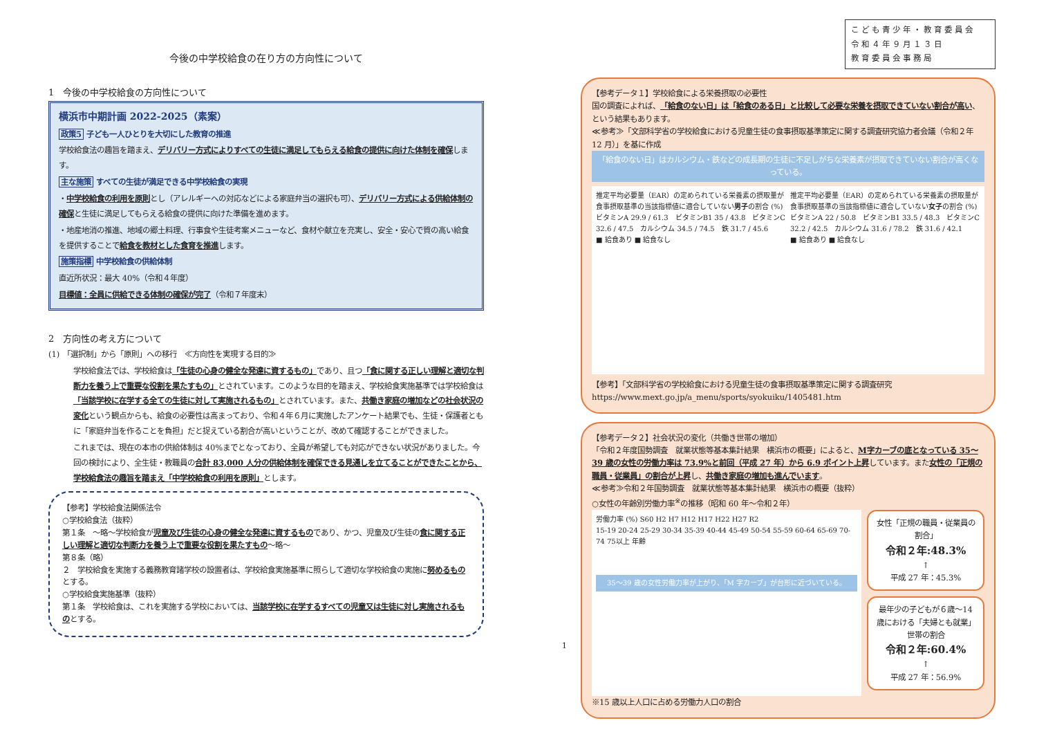今後の中学校給食の在り方の方向性について
1　今後の中学校給食の方向性について
横浜市中期計画 2022-2025（素案）
政策5 子ども一人ひとりを大切にした教育の推進
学校給食法の趣旨を踏まえ、デリバリー方式によりすべての生徒に満足してもらえる給食の提供に向けた体制を確保します。
主な施策 すべての生徒が満足できる中学校給食の実現
・中学校給食の利用を原則とし（アレルギーへの対応などによる家庭弁当の選択も可）、デリバリー方式による供給体制の確保と生徒に満足してもらえる給食の提供に向けた準備を進めます。
・地産地消の推進、地域の郷土料理、行事食や生徒考案メニューなど、食材や献立を充実し、安全・安心で質の高い給食を提供することで給食を教材とした食育を推進します。
施策指標 中学校給食の供給体制
直近所状況：最大 40%（令和４年度）
目標値：全員に供給できる体制の確保が完了（令和７年度末）
2　方向性の考え方について
(1)　「選択制」から「原則」への移行　≪方向性を実現する目的≫
学校給食法では、学校給食は「生徒の心身の健全な発達に資するもの」であり、且つ「食に関する正しい理解と適切な判断力を養う上で重要な役割を果たすもの」とされています。このような目的を踏まえ、学校給食実施基準では学校給食は「当該学校に在学する全ての生徒に対して実施されるもの」とされています。また、共働き家庭の増加などの社会状況の変化という観点からも、給食の必要性は高まっており、令和４年６月に実施したアンケート結果でも、生徒・保護者ともに「家庭弁当を作ることを負担」だと捉えている割合が高いということが、改めて確認することができました。
これまでは、現在の本市の供給体制は 40%までとなっており、全員が希望しても対応ができない状況がありました。今回の検討により、全生徒・教職員の合計 83,000 人分の供給体制を確保できる見通しを立てることができたことから、学校給食法の趣旨を踏まえ「中学校給食の利用を原則」とします。
【参考】学校給食法関係法令
○学校給食法（抜粋）
第１条　～略～学校給食が児童及び生徒の心身の健全な発達に資するものであり、かつ、児童及び生徒の食に関する正しい理解と適切な判断力を養う上で重要な役割を果たすもの～略～
第８条（略）
２　学校給食を実施する義務教育諸学校の設置者は、学校給食実施基準に照らして適切な学校給食の実施に努めるものとする。
○学校給食実施基準（抜粋）
第１条　学校給食は、これを実施する学校においては、当該学校に在学するすべての児童又は生徒に対し実施されるものとする。
1
こども青少年・教育委員会
令和４年９月１３日
教育委員会事務局
【参考データ１】学校給食による栄養摂取の必要性
国の調査によれば、「給食のない日」は「給食のある日」と比較して必要な栄養を摂取できていない割合が高い、という結果もあります。
≪参考≫「文部科学省の学校給食における児童生徒の食事摂取基準策定に関する調査研究協力者会議（令和２年 12 月）」を基に作成
「給食のない日」はカルシウム・鉄などの成長期の生徒に不足しがちな栄養素が摂取できていない割合が高くなっている。
推定平均必要量（EAR）の定められている栄養素の摂取量が食事摂取基準の当該指標値に適合していない男子の割合 (%)
ビタミンA 29.9 / 61.3　ビタミンB1 35 / 43.8　ビタミンC 32.6 / 47.5　カルシウム 34.5 / 74.5　鉄 31.7 / 45.6
■ 給食あり ■ 給食なし
推定平均必要量（EAR）の定められている栄養素の摂取量が食事摂取基準の当該指標値に適合していない女子の割合 (%)
ビタミンA 22 / 50.8　ビタミンB1 33.5 / 48.3　ビタミンC 32.2 / 42.5　カルシウム 31.6 / 78.2　鉄 31.6 / 42.1
■ 給食あり ■ 給食なし
【参考】「文部科学省の学校給食における児童生徒の食事摂取基準策定に関する調査研究
https://www.mext.go.jp/a_menu/sports/syokuiku/1405481.htm
【参考データ２】社会状況の変化（共働き世帯の増加）
「令和２年度国勢調査　就業状態等基本集計結果　横浜市の概要」によると、M字カーブの底となっている 35～39 歳の女性の労働力率は 73.9%と前回（平成 27 年）から 6.9 ポイント上昇しています。また女性の「正規の職員・従業員」の割合が上昇し、共働き家庭の増加も進んでいます。
≪参考≫令和２年国勢調査　就業状態等基本集計結果　横浜市の概要（抜粋）
○女性の年齢別労働力率<sup>※</sup>の推移（昭和 60 年～令和２年）
労働力率 (%) S60 H2 H7 H12 H17 H22 H27 R2
15-19 20-24 25-29 30-34 35-39 40-44 45-49 50-54 55-59 60-64 65-69 70-74 75以上 年齢
35～39 歳の女性労働力率が上がり、「M 字カーブ」が台形に近づいている。
女性「正規の職員・従業員の割合」
令和２年:48.3%
↑
平成 27 年：45.3%
最年少の子どもが６歳～14 歳における「夫婦とも就業」世帯の割合
令和２年:60.4%
↑
平成 27 年：56.9%
※15 歳以上人口に占める労働力人口の割合